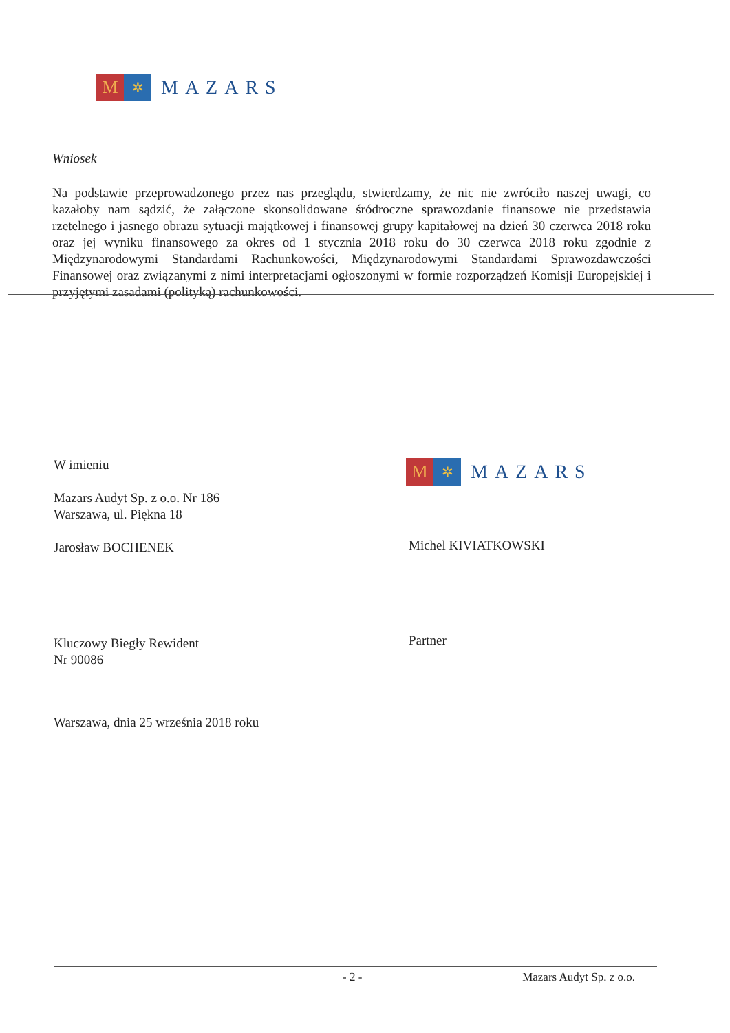M
✲
MAZARS
Wniosek
Na podstawie przeprowadzonego przez nas przeglądu, stwierdzamy, że nic nie zwróciło naszej uwagi, co kazałoby nam sądzić, że załączone skonsolidowane śródroczne sprawozdanie finansowe nie przedstawia rzetelnego i jasnego obrazu sytuacji majątkowej i finansowej grupy kapitałowej na dzień 30 czerwca 2018 roku oraz jej wyniku finansowego za okres od 1 stycznia 2018 roku do 30 czerwca 2018 roku zgodnie z Międzynarodowymi Standardami Rachunkowości, Międzynarodowymi Standardami Sprawozdawczości Finansowej oraz związanymi z nimi interpretacjami ogłoszonymi w formie rozporządzeń Komisji Europejskiej i przyjętymi zasadami (polityką) rachunkowości.
W imieniu
Mazars Audyt Sp. z o.o. Nr 186
Warszawa, ul. Piękna 18
Jarosław BOCHENEK
M
✲
MAZARS
Michel KIVIATKOWSKI
Partner
Kluczowy Biegły Rewident
Nr 90086
Warszawa, dnia 25 września 2018 roku
- 2 - Mazars Audyt Sp. z o.o.